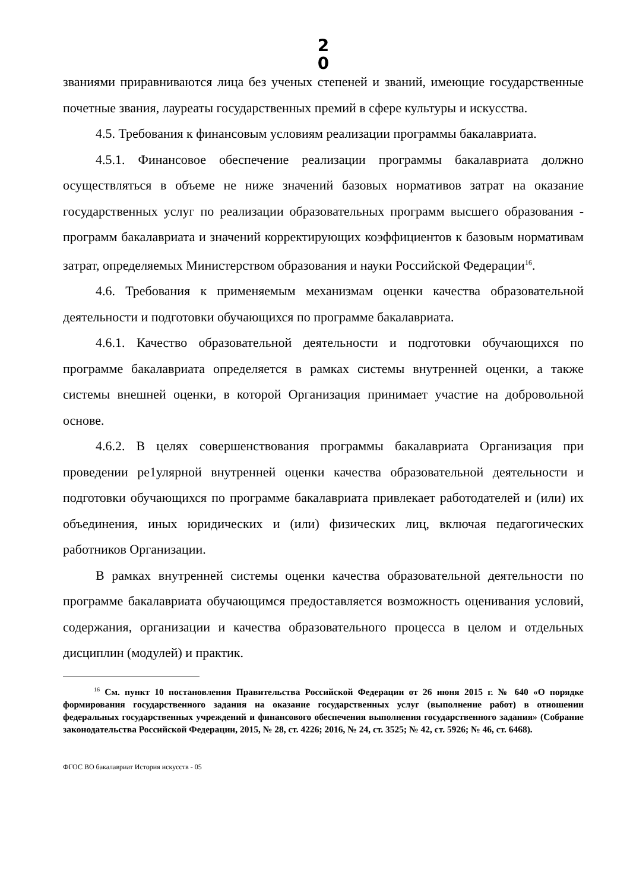2 0
званиями приравниваются лица без ученых степеней и званий, имеющие государственные почетные звания, лауреаты государственных премий в сфере культуры и искусства.
4.5. Требования к финансовым условиям реализации программы бакалавриата.
4.5.1. Финансовое обеспечение реализации программы бакалавриата должно осуществляться в объеме не ниже значений базовых нормативов затрат на оказание государственных услуг по реализации образовательных программ высшего образования - программ бакалавриата и значений корректирующих коэффициентов к базовым нормативам затрат, определяемых Министерством образования и науки Российской Федерации<sup>16</sup>.
4.6. Требования к применяемым механизмам оценки качества образовательной деятельности и подготовки обучающихся по программе бакалавриата.
4.6.1. Качество образовательной деятельности и подготовки обучающихся по программе бакалавриата определяется в рамках системы внутренней оценки, а также системы внешней оценки, в которой Организация принимает участие на добровольной основе.
4.6.2. В целях совершенствования программы бакалавриата Организация при проведении ре1улярной внутренней оценки качества образовательной деятельности и подготовки обучающихся по программе бакалавриата привлекает работодателей и (или) их объединения, иных юридических и (или) физических лиц, включая педагогических работников Организации.
В рамках внутренней системы оценки качества образовательной деятельности по программе бакалавриата обучающимся предоставляется возможность оценивания условий, содержания, организации и качества образовательного процесса в целом и отдельных дисциплин (модулей) и практик.
<sup>16</sup> См. пункт 10 постановления Правительства Российской Федерации от 26 июня 2015 г. № 640 «О порядке формирования государственного задания на оказание государственных услуг (выполнение работ) в отношении федеральных государственных учреждений и финансового обеспечения выполнения государственного задания» (Собрание законодательства Российской Федерации, 2015, № 28, ст. 4226; 2016, № 24, ст. 3525; № 42, ст. 5926; № 46, ст. 6468).
ФГОС ВО бакалавриат История искусств - 05